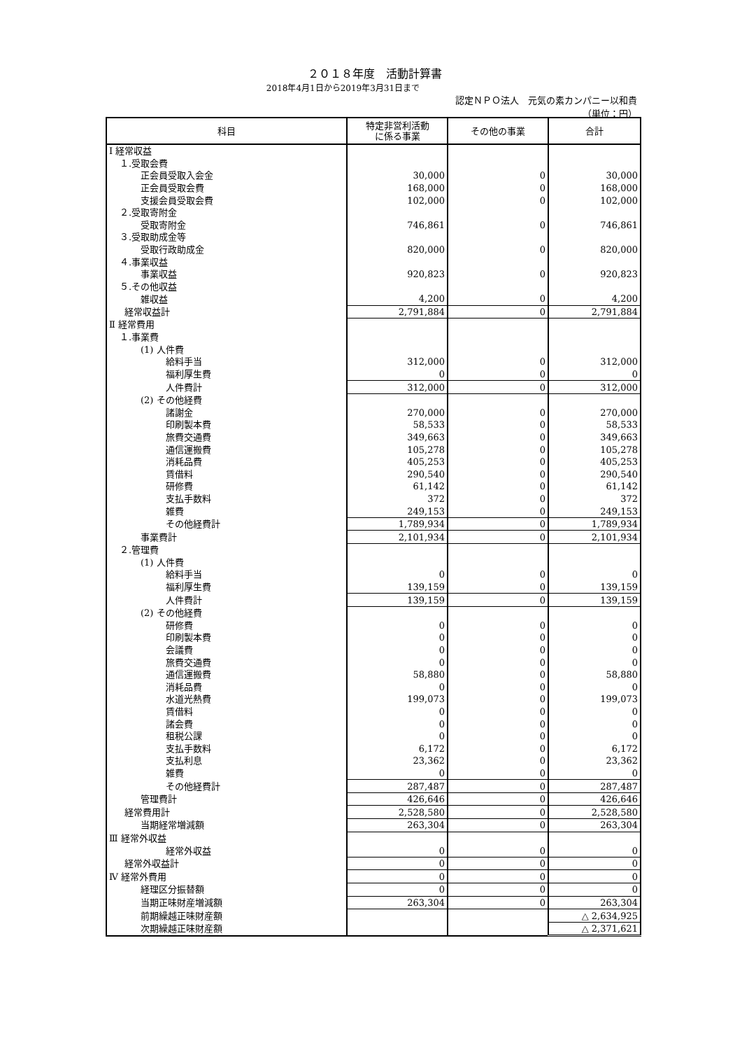２０１８年度　活動計算書
2018年4月1日から2019年3月31日まで
認定ＮＰＯ法人　元気の素カンパニー以和貴
（単位：円）
| 科目 | 特定非営利活動 に係る事業 | その他の事業 | 合計 |
| --- | --- | --- | --- |
| Ⅰ 経常収益 | | | |
| １.受取会費 | | | |
| 正会員受取入会金 | 30,000 | 0 | 30,000 |
| 正会員受取会費 | 168,000 | 0 | 168,000 |
| 支援会員受取会費 | 102,000 | 0 | 102,000 |
| ２.受取寄附金 | | | |
| 受取寄附金 | 746,861 | 0 | 746,861 |
| ３.受取助成金等 | | | |
| 受取行政助成金 | 820,000 | 0 | 820,000 |
| ４.事業収益 | | | |
| 事業収益 | 920,823 | 0 | 920,823 |
| ５.その他収益 | | | |
| 雑収益 | 4,200 | 0 | 4,200 |
| 経常収益計 | 2,791,884 | 0 | 2,791,884 |
| Ⅱ 経常費用 | | | |
| １.事業費 | | | |
| (1) 人件費 | | | |
| 給料手当 | 312,000 | 0 | 312,000 |
| 福利厚生費 | 0 | 0 | 0 |
| 人件費計 | 312,000 | 0 | 312,000 |
| (2) その他経費 | | | |
| 諸謝金 | 270,000 | 0 | 270,000 |
| 印刷製本費 | 58,533 | 0 | 58,533 |
| 旅費交通費 | 349,663 | 0 | 349,663 |
| 通信運搬費 | 105,278 | 0 | 105,278 |
| 消耗品費 | 405,253 | 0 | 405,253 |
| 賃借料 | 290,540 | 0 | 290,540 |
| 研修費 | 61,142 | 0 | 61,142 |
| 支払手数料 | 372 | 0 | 372 |
| 雑費 | 249,153 | 0 | 249,153 |
| その他経費計 | 1,789,934 | 0 | 1,789,934 |
| 事業費計 | 2,101,934 | 0 | 2,101,934 |
| ２.管理費 | | | |
| (1) 人件費 | | | |
| 給料手当 | 0 | 0 | 0 |
| 福利厚生費 | 139,159 | 0 | 139,159 |
| 人件費計 | 139,159 | 0 | 139,159 |
| (2) その他経費 | | | |
| 研修費 | 0 | 0 | 0 |
| 印刷製本費 | 0 | 0 | 0 |
| 会議費 | 0 | 0 | 0 |
| 旅費交通費 | 0 | 0 | 0 |
| 通信運搬費 | 58,880 | 0 | 58,880 |
| 消耗品費 | 0 | 0 | 0 |
| 水道光熱費 | 199,073 | 0 | 199,073 |
| 賃借料 | 0 | 0 | 0 |
| 諸会費 | 0 | 0 | 0 |
| 租税公課 | 0 | 0 | 0 |
| 支払手数料 | 6,172 | 0 | 6,172 |
| 支払利息 | 23,362 | 0 | 23,362 |
| 雑費 | 0 | 0 | 0 |
| その他経費計 | 287,487 | 0 | 287,487 |
| 管理費計 | 426,646 | 0 | 426,646 |
| 経常費用計 | 2,528,580 | 0 | 2,528,580 |
| 当期経常増減額 | 263,304 | 0 | 263,304 |
| Ⅲ 経常外収益 | | | |
| 経常外収益 | 0 | 0 | 0 |
| 経常外収益計 | 0 | 0 | 0 |
| Ⅳ 経常外費用 | 0 | 0 | 0 |
| 経理区分振替額 | 0 | 0 | 0 |
| 当期正味財産増減額 | 263,304 | 0 | 263,304 |
| 前期繰越正味財産額 | | | △ 2,634,925 |
| 次期繰越正味財産額 | | | △ 2,371,621 |